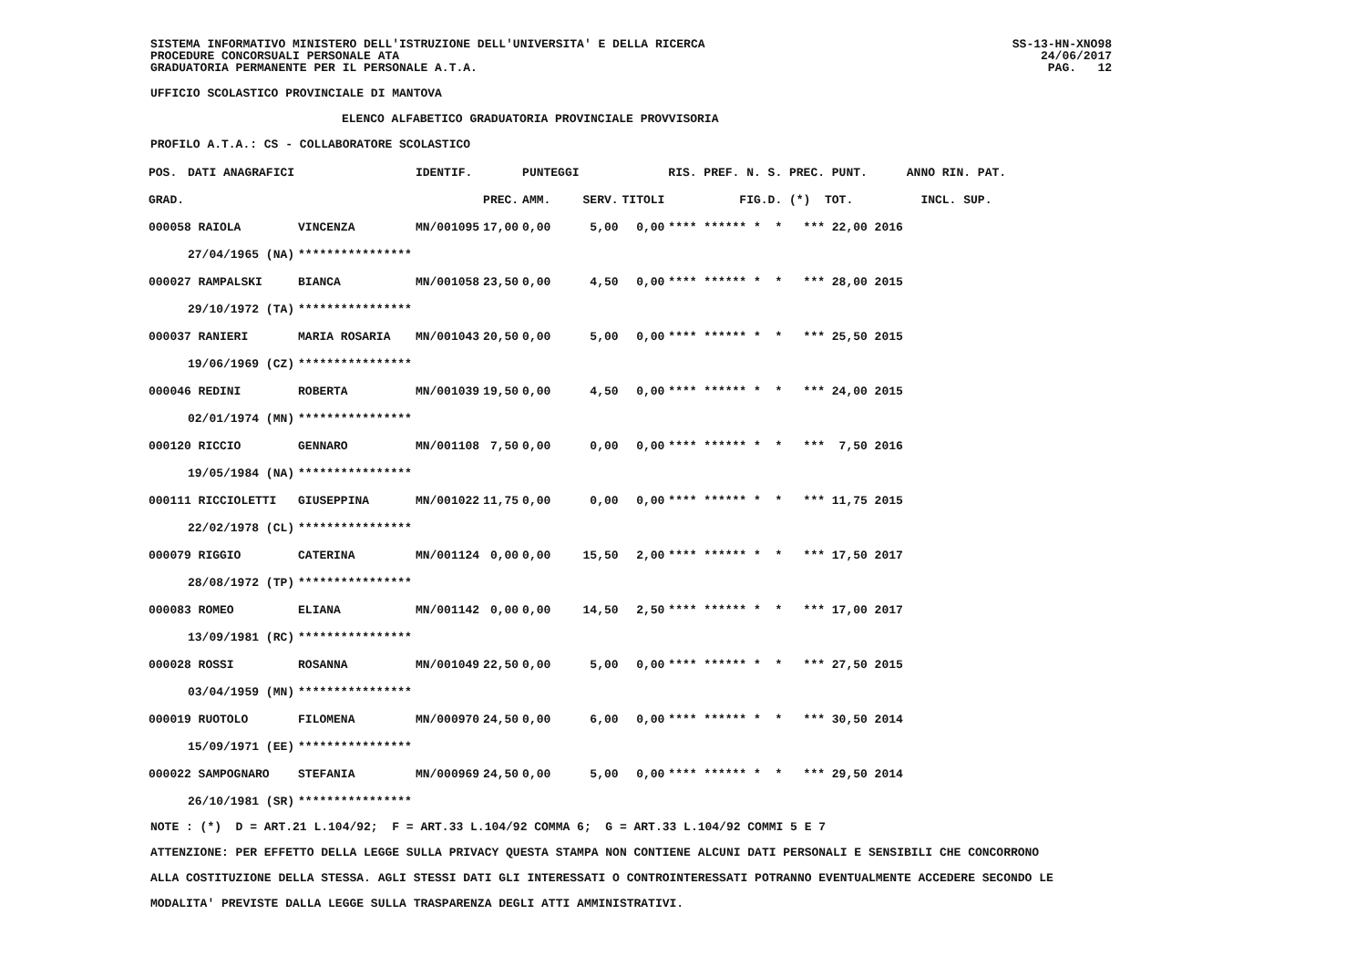SISTEMA INFORMATIVO MINISTERO DELL'ISTRUZIONE DELL'UNIVERSITA' E DELLA RICERCA PROCEDURE CONCORSUALI PERSONALE ATA GRADUATORIA PERMANENTE PER IL PERSONALE A.T.A.
SS-13-HN-XNO98 24/06/2017 PAG. 12
UFFICIO SCOLASTICO PROVINCIALE DI MANTOVA
ELENCO ALFABETICO GRADUATORIA PROVINCIALE PROVVISORIA
PROFILO A.T.A.: CS - COLLABORATORE SCOLASTICO
| POS. | DATI ANAGRAFICI | | IDENTIF. | | PUNTEGGI | | | RIS. PREF. N. S. PREC. PUNT. | ANNO RIN. PAT. |
| --- | --- | --- | --- | --- | --- | --- | --- | --- | --- |
| GRAD. | | | | PREC. | AMM. | SERV. | TITOLI | FIG.D. (*) TOT. | INCL. SUP. |
| 000058 RAIOLA | | VINCENZA | MN/001095 | 17,00 | 0,00 | 5,00 | 0,00 | **** ****** * * *** 22,00 2016 | |
| | 27/04/1965 (NA) | **************** | | | | | | | |
| 000027 RAMPALSKI | | BIANCA | MN/001058 | 23,50 | 0,00 | 4,50 | 0,00 | **** ****** * * *** 28,00 2015 | |
| | 29/10/1972 (TA) | **************** | | | | | | | |
| 000037 RANIERI | | MARIA ROSARIA | MN/001043 | 20,50 | 0,00 | 5,00 | 0,00 | **** ****** * * *** 25,50 2015 | |
| | 19/06/1969 (CZ) | **************** | | | | | | | |
| 000046 REDINI | | ROBERTA | MN/001039 | 19,50 | 0,00 | 4,50 | 0,00 | **** ****** * * *** 24,00 2015 | |
| | 02/01/1974 (MN) | **************** | | | | | | | |
| 000120 RICCIO | | GENNARO | MN/001108 | 7,50 | 0,00 | 0,00 | 0,00 | **** ****** * * *** 7,50 2016 | |
| | 19/05/1984 (NA) | **************** | | | | | | | |
| 000111 RICCIOLETTI | | GIUSEPPINA | MN/001022 | 11,75 | 0,00 | 0,00 | 0,00 | **** ****** * * *** 11,75 2015 | |
| | 22/02/1978 (CL) | **************** | | | | | | | |
| 000079 RIGGIO | | CATERINA | MN/001124 | 0,00 | 0,00 | 15,50 | 2,00 | **** ****** * * *** 17,50 2017 | |
| | 28/08/1972 (TP) | **************** | | | | | | | |
| 000083 ROMEO | | ELIANA | MN/001142 | 0,00 | 0,00 | 14,50 | 2,50 | **** ****** * * *** 17,00 2017 | |
| | 13/09/1981 (RC) | **************** | | | | | | | |
| 000028 ROSSI | | ROSANNA | MN/001049 | 22,50 | 0,00 | 5,00 | 0,00 | **** ****** * * *** 27,50 2015 | |
| | 03/04/1959 (MN) | **************** | | | | | | | |
| 000019 RUOTOLO | | FILOMENA | MN/000970 | 24,50 | 0,00 | 6,00 | 0,00 | **** ****** * * *** 30,50 2014 | |
| | 15/09/1971 (EE) | **************** | | | | | | | |
| 000022 SAMPOGNARO | | STEFANIA | MN/000969 | 24,50 | 0,00 | 5,00 | 0,00 | **** ****** * * *** 29,50 2014 | |
| | 26/10/1981 (SR) | **************** | | | | | | | |
NOTE : (*) D = ART.21 L.104/92; F = ART.33 L.104/92 COMMA 6; G = ART.33 L.104/92 COMMI 5 E 7 ATTENZIONE: PER EFFETTO DELLA LEGGE SULLA PRIVACY QUESTA STAMPA NON CONTIENE ALCUNI DATI PERSONALI E SENSIBILI CHE CONCORRONO ALLA COSTITUZIONE DELLA STESSA. AGLI STESSI DATI GLI INTERESSATI O CONTROINTERESSATI POTRANNO EVENTUALMENTE ACCEDERE SECONDO LE MODALITA' PREVISTE DALLA LEGGE SULLA TRASPARENZA DEGLI ATTI AMMINISTRATIVI.